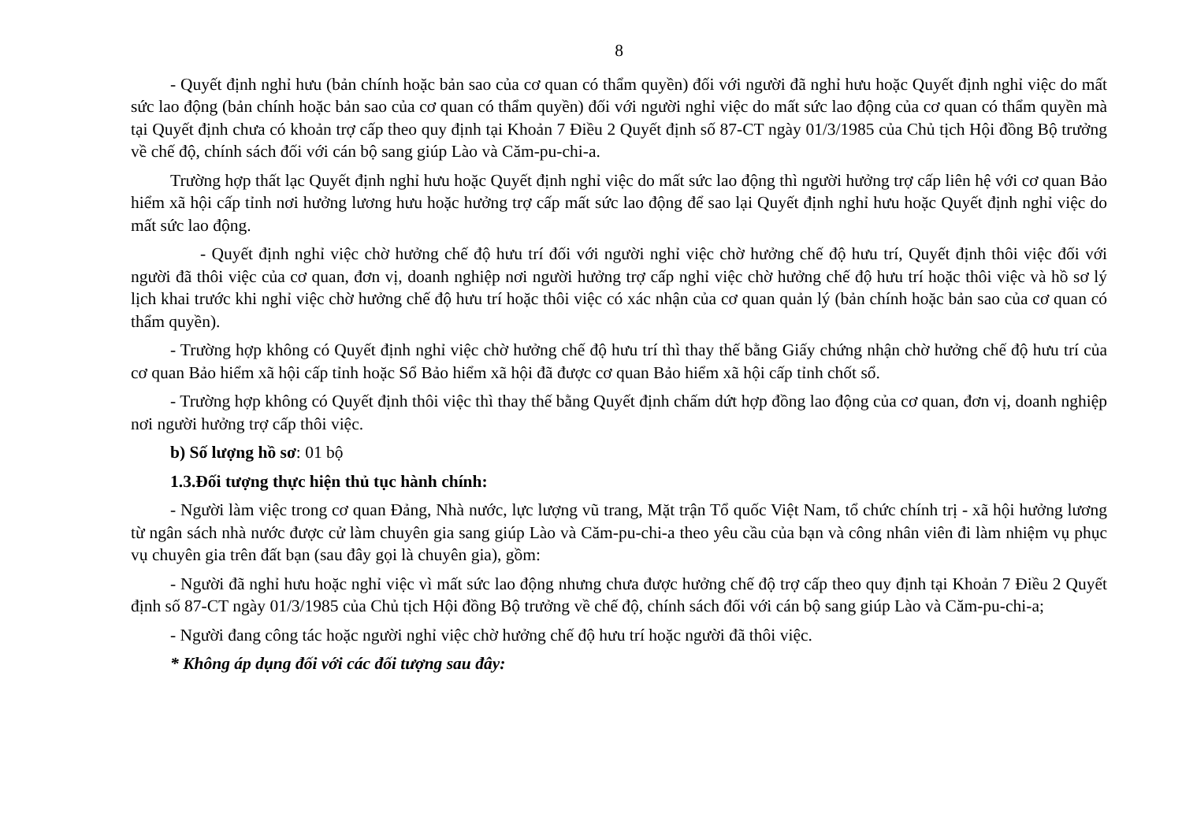8
- Quyết định nghỉ hưu (bản chính hoặc bản sao của cơ quan có thẩm quyền) đối với người đã nghỉ hưu hoặc Quyết định nghỉ việc do mất sức lao động (bản chính hoặc bản sao của cơ quan có thẩm quyền) đối với người nghỉ việc do mất sức lao động của cơ quan có thẩm quyền mà tại Quyết định chưa có khoản trợ cấp theo quy định tại Khoản 7 Điều 2 Quyết định số 87-CT ngày 01/3/1985 của Chủ tịch Hội đồng Bộ trưởng về chế độ, chính sách đối với cán bộ sang giúp Lào và Căm-pu-chi-a.
Trường hợp thất lạc Quyết định nghỉ hưu hoặc Quyết định nghỉ việc do mất sức lao động thì người hưởng trợ cấp liên hệ với cơ quan Bảo hiểm xã hội cấp tỉnh nơi hưởng lương hưu hoặc hưởng trợ cấp mất sức lao động để sao lại Quyết định nghỉ hưu hoặc Quyết định nghỉ việc do mất sức lao động.
- Quyết định nghỉ việc chờ hưởng chế độ hưu trí đối với người nghỉ việc chờ hưởng chế độ hưu trí, Quyết định thôi việc đối với người đã thôi việc của cơ quan, đơn vị, doanh nghiệp nơi người hưởng trợ cấp nghỉ việc chờ hưởng chế độ hưu trí hoặc thôi việc và hồ sơ lý lịch khai trước khi nghỉ việc chờ hưởng chế độ hưu trí hoặc thôi việc có xác nhận của cơ quan quản lý (bản chính hoặc bản sao của cơ quan có thẩm quyền).
- Trường hợp không có Quyết định nghỉ việc chờ hưởng chế độ hưu trí thì thay thế bằng Giấy chứng nhận chờ hưởng chế độ hưu trí của cơ quan Bảo hiểm xã hội cấp tỉnh hoặc Sổ Bảo hiểm xã hội đã được cơ quan Bảo hiểm xã hội cấp tỉnh chốt sổ.
- Trường hợp không có Quyết định thôi việc thì thay thế bằng Quyết định chấm dứt hợp đồng lao động của cơ quan, đơn vị, doanh nghiệp nơi người hưởng trợ cấp thôi việc.
b) Số lượng hồ sơ: 01 bộ
1.3.Đối tượng thực hiện thủ tục hành chính:
- Người làm việc trong cơ quan Đảng, Nhà nước, lực lượng vũ trang, Mặt trận Tổ quốc Việt Nam, tổ chức chính trị - xã hội hưởng lương từ ngân sách nhà nước được cử làm chuyên gia sang giúp Lào và Căm-pu-chi-a theo yêu cầu của bạn và công nhân viên đi làm nhiệm vụ phục vụ chuyên gia trên đất bạn (sau đây gọi là chuyên gia), gồm:
- Người đã nghỉ hưu hoặc nghỉ việc vì mất sức lao động nhưng chưa được hưởng chế độ trợ cấp theo quy định tại Khoản 7 Điều 2 Quyết định số 87-CT ngày 01/3/1985 của Chủ tịch Hội đồng Bộ trưởng về chế độ, chính sách đối với cán bộ sang giúp Lào và Căm-pu-chi-a;
- Người đang công tác hoặc người nghỉ việc chờ hưởng chế độ hưu trí hoặc người đã thôi việc.
* Không áp dụng đối với các đối tượng sau đây: